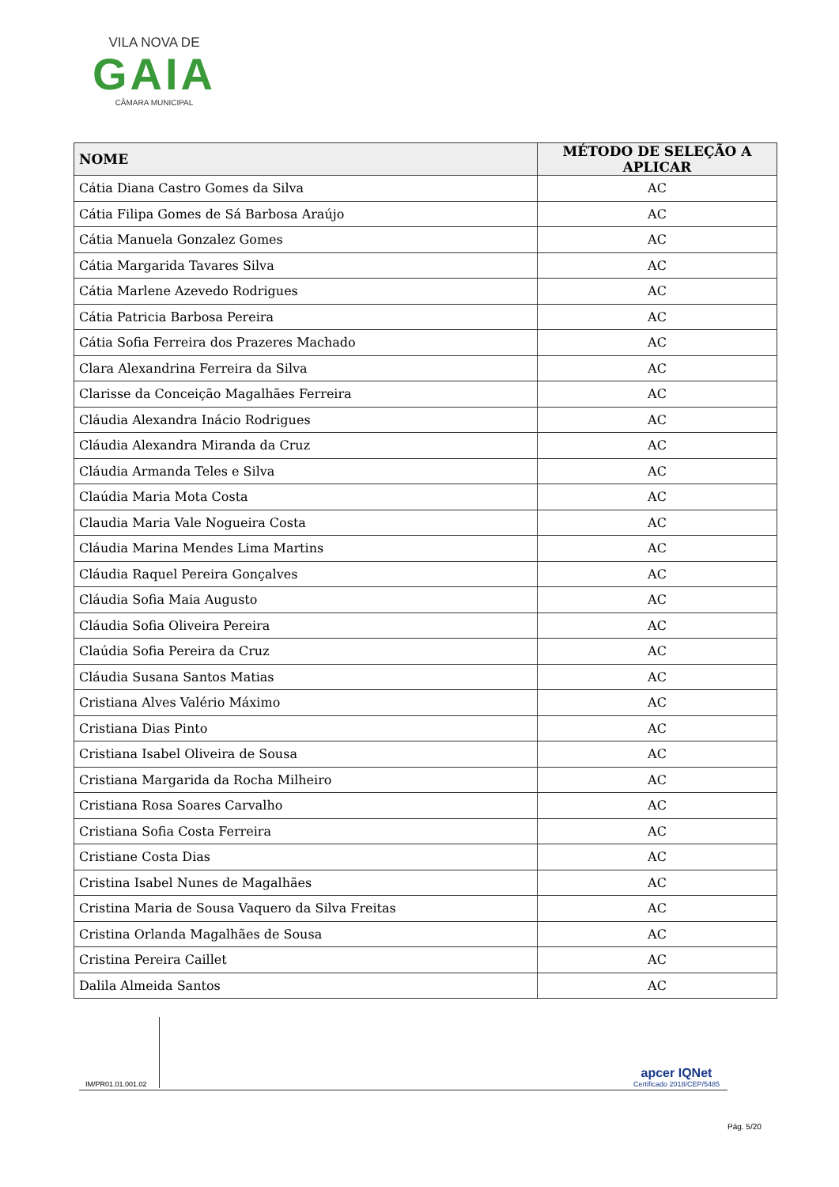VILA NOVA DE
GAIA
CÂMARA MUNICIPAL
| NOME | MÉTODO DE SELEÇÃO A APLICAR |
| --- | --- |
| Cátia Diana Castro Gomes da Silva | AC |
| Cátia Filipa Gomes de Sá Barbosa Araújo | AC |
| Cátia Manuela Gonzalez Gomes | AC |
| Cátia Margarida Tavares Silva | AC |
| Cátia Marlene Azevedo Rodrigues | AC |
| Cátia Patricia Barbosa Pereira | AC |
| Cátia Sofia Ferreira dos Prazeres Machado | AC |
| Clara Alexandrina Ferreira da Silva | AC |
| Clarisse da Conceição Magalhães Ferreira | AC |
| Cláudia Alexandra Inácio Rodrigues | AC |
| Cláudia Alexandra Miranda da Cruz | AC |
| Cláudia Armanda Teles e Silva | AC |
| Claúdia Maria Mota Costa | AC |
| Claudia Maria Vale Nogueira Costa | AC |
| Cláudia Marina Mendes Lima Martins | AC |
| Cláudia Raquel Pereira Gonçalves | AC |
| Cláudia Sofia Maia Augusto | AC |
| Cláudia Sofia Oliveira Pereira | AC |
| Claúdia Sofia Pereira da Cruz | AC |
| Cláudia Susana Santos Matias | AC |
| Cristiana Alves Valério Máximo | AC |
| Cristiana Dias Pinto | AC |
| Cristiana Isabel Oliveira de Sousa | AC |
| Cristiana Margarida da Rocha Milheiro | AC |
| Cristiana Rosa Soares Carvalho | AC |
| Cristiana Sofia Costa Ferreira | AC |
| Cristiane Costa Dias | AC |
| Cristina Isabel Nunes de Magalhães | AC |
| Cristina Maria de Sousa Vaquero da Silva Freitas | AC |
| Cristina Orlanda Magalhães de Sousa | AC |
| Cristina Pereira Caillet | AC |
| Dalila Almeida Santos | AC |
IM/PR01.01.001.02
apcer IQNet
Certificado 2018/CEP/5485
Pág. 5/20